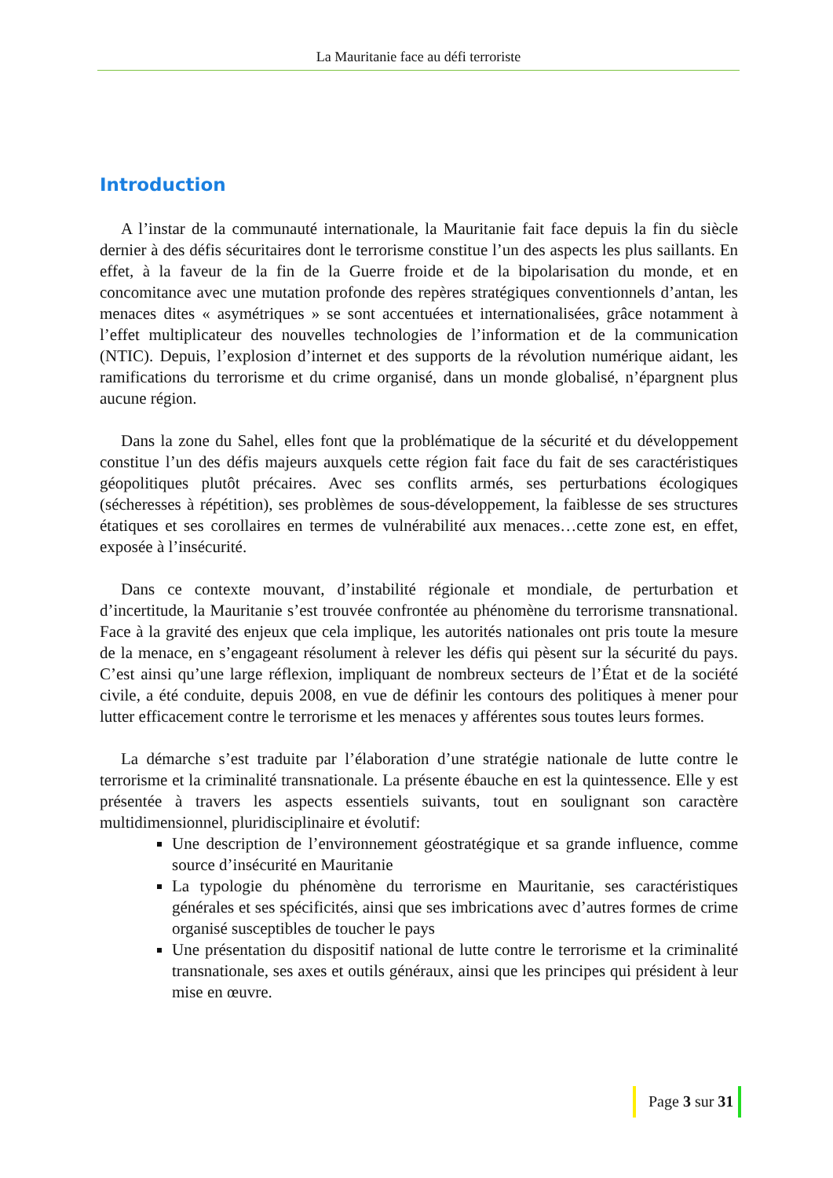La Mauritanie face au défi terroriste
Introduction
A l’instar de la communauté internationale, la Mauritanie fait face depuis la fin du siècle dernier à des défis sécuritaires dont le terrorisme constitue l’un des aspects les plus saillants. En effet, à la faveur de la fin de la Guerre froide et de la bipolarisation du monde, et en concomitance avec une mutation profonde des repères stratégiques conventionnels d’antan, les menaces dites « asymétriques » se sont accentuées et internationalisées, grâce notamment à l’effet multiplicateur des nouvelles technologies de l’information et de la communication (NTIC). Depuis, l’explosion d’internet et des supports de la révolution numérique aidant, les ramifications du terrorisme et du crime organisé, dans un monde globalisé, n’épargnent plus aucune région.
Dans la zone du Sahel, elles font que la problématique de la sécurité et du développement constitue l’un des défis majeurs auxquels cette région fait face du fait de ses caractéristiques géopolitiques plutôt précaires. Avec ses conflits armés, ses perturbations écologiques (sécheresses à répétition), ses problèmes de sous-développement, la faiblesse de ses structures étatiques et ses corollaires en termes de vulnérabilité aux menaces…cette zone est, en effet, exposée à l’insécurité.
Dans ce contexte mouvant, d’instabilité régionale et mondiale, de perturbation et d’incertitude, la Mauritanie s’est trouvée confrontée au phénomène du terrorisme transnational. Face à la gravité des enjeux que cela implique, les autorités nationales ont pris toute la mesure de la menace, en s’engageant résolument à relever les défis qui pèsent sur la sécurité du pays. C’est ainsi qu’une large réflexion, impliquant de nombreux secteurs de l’État et de la société civile, a été conduite, depuis 2008, en vue de définir les contours des politiques à mener pour lutter efficacement contre le terrorisme et les menaces y afférentes sous toutes leurs formes.
La démarche s’est traduite par l’élaboration d’une stratégie nationale de lutte contre le terrorisme et la criminalité transnationale. La présente ébauche en est la quintessence. Elle y est présentée à travers les aspects essentiels suivants, tout en soulignant son caractère multidimensionnel, pluridisciplinaire et évolutif:
Une description de l’environnement géostratégique et sa grande influence, comme source d’insécurité en Mauritanie
La typologie du phénomène du terrorisme en Mauritanie, ses caractéristiques générales et ses spécificités, ainsi que ses imbrications avec d’autres formes de crime organisé susceptibles de toucher le pays
Une présentation du dispositif national de lutte contre le terrorisme et la criminalité transnationale, ses axes et outils généraux, ainsi que les principes qui président à leur mise en œuvre.
Page 3 sur 31